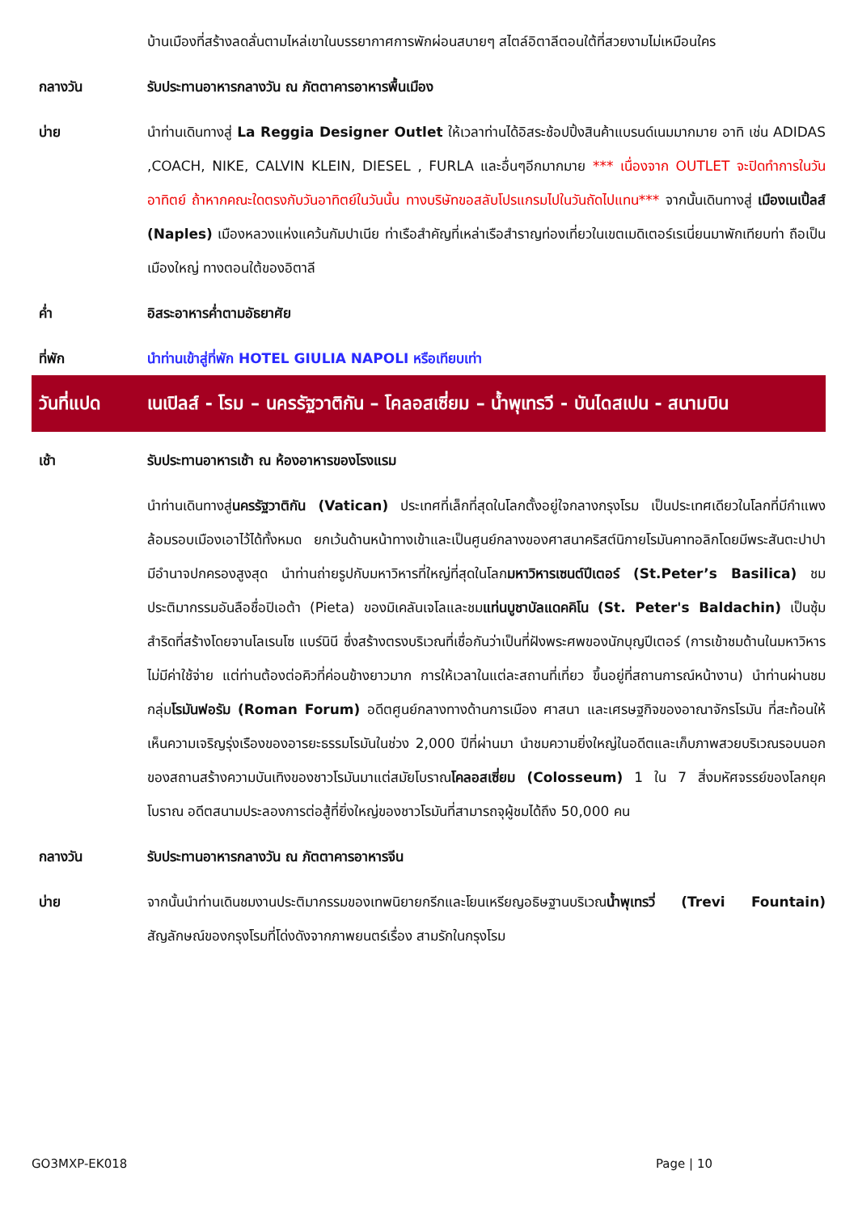บ้านเมืองที่สร้างลดลั่นตามไหล่เขาในบรรยากาศการพักผ่อนสบายๆ สไตล์อิตาลีตอนใต้ที่สวยงามไม่เหมือนใคร
กลางวัน รับประทานอาหารกลางวัน ณ ภัตตาคารอาหารพื้นเมือง
บ่าย นำท่านเดินทางสู่ La Reggia Designer Outlet ให้เวลาท่านได้อิสระช้อปปิ้งสินค้าแบรนด์เนมมากมาย อาทิ เช่น ADIDAS ,COACH, NIKE, CALVIN KLEIN, DIESEL , FURLA และอื่นๆอีกมากมาย *** เนื่องจาก OUTLET จะปิดทำการในวันอาทิตย์ ถ้าหากคณะใดตรงกับวันอาทิตย์ในวันนั้น ทางบริษัทขอสลับโปรแกรมไปในวันถัดไปแทน*** จากนั้นเดินทางสู่ เมืองเนเปิ้ลส์ (Naples) เมืองหลวงแห่งแคว้นกัมปาเนีย ท่าเรือสำคัญที่เหล่าเรือสำราญท่องเที่ยวในเขตเมดิเตอร์เรเนี่ยนมาพักเทียบท่า ถือเป็นเมืองใหญ่ ทางตอนใต้ของอิตาลี
ค่ำ อิสระอาหารค่ำตามอัธยาศัย
ที่พัก นำท่านเข้าสู่ที่พัก HOTEL GIULIA NAPOLI หรือเทียบเท่า
วันที่แปด เนเปิลส์ - โรม – นครรัฐวาติกัน – โคลอสเซี่ยม – น้ำพุเทรวี - บันไดสเปน - สนามบิน
เช้า รับประทานอาหารเช้า ณ ห้องอาหารของโรงแรม
นำท่านเดินทางสู่นครรัฐวาติกัน (Vatican) ประเทศที่เล็กที่สุดในโลกตั้งอยู่ใจกลางกรุงโรม เป็นประเทศเดียวในโลกที่มีกำแพงล้อมรอบเมืองเอาไว้ได้ทั้งหมด ยกเว้นด้านหน้าทางเข้าและเป็นศูนย์กลางของศาสนาคริสต์นิกายโรมันคาทอลิกโดยมีพระสันตะปาปา มีอำนาจปกครองสูงสุด นำท่านถ่ายรูปกับมหาวิหารที่ใหญ่ที่สุดในโลกมหาวิหารเซนต์ปีเตอร์ (St.Peter’s Basilica) ชมประติมากรรมอันลือชื่อปิเอต้า (Pieta) ของมิเคลันเจโลและชมแท่นบูชาบัลแดคคิโน (St. Peter's Baldachin) เป็นซุ้มสำริดที่สร้างโดยจานโลเรนโซ แบร์นินี ซึ่งสร้างตรงบริเวณที่เชื่อกันว่าเป็นที่ฝังพระศพของนักบุญปีเตอร์ (การเข้าชมด้านในมหาวิหารไม่มีค่าใช้จ่าย แต่ท่านต้องต่อคิวที่ค่อนข้างยาวมาก การให้เวลาในแต่ละสถานที่เที่ยว ขึ้นอยู่ที่สถานการณ์หน้างาน) นำท่านผ่านชมกลุ่มโรมันฟอรัม (Roman Forum) อดีตศูนย์กลางทางด้านการเมือง ศาสนา และเศรษฐกิจของอาณาจักรโรมัน ที่สะท้อนให้เห็นความเจริญรุ่งเรืองของอารยะธรรมโรมันในช่วง 2,000 ปีที่ผ่านมา นำชมความยิ่งใหญ่ในอดีตและเก็บภาพสวยบริเวณรอบนอกของสถานสร้างความบันเทิงของชาวโรมันมาแต่สมัยโบราณโคลอสเซี่ยม (Colosseum) 1 ใน 7 สิ่งมหัศจรรย์ของโลกยุคโบราณ อดีตสนามประลองการต่อสู้ที่ยิ่งใหญ่ของชาวโรมันที่สามารถจุผู้ชมได้ถึง 50,000 คน
กลางวัน รับประทานอาหารกลางวัน ณ ภัตตาคารอาหารจีน
บ่าย จากนั้นนำท่านเดินชมงานประติมากรรมของเทพนิยายกรีกและโยนเหรียญอธิษฐานบริเวณน้ำพุเทรวี่ (Trevi Fountain) สัญลักษณ์ของกรุงโรมที่โด่งดังจากภาพยนตร์เรื่อง สามรักในกรุงโรม
GO3MXP-EK018 Page | 10